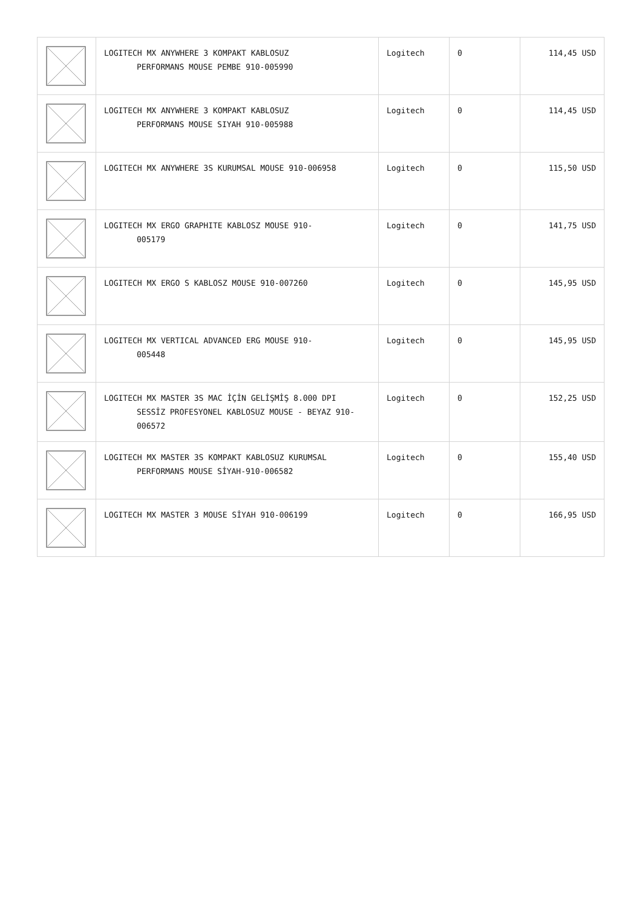| | LOGITECH MX ANYWHERE 3 KOMPAKT KABLOSUZ PERFORMANS MOUSE PEMBE 910-005990 | Logitech | 0 | 114,45 USD |
| | LOGITECH MX ANYWHERE 3 KOMPAKT KABLOSUZ PERFORMANS MOUSE SIYAH 910-005988 | Logitech | 0 | 114,45 USD |
| | LOGITECH MX ANYWHERE 3S KURUMSAL MOUSE 910-006958 | Logitech | 0 | 115,50 USD |
| | LOGITECH MX ERGO GRAPHITE KABLOSZ MOUSE 910- 005179 | Logitech | 0 | 141,75 USD |
| | LOGITECH MX ERGO S KABLOSZ MOUSE 910-007260 | Logitech | 0 | 145,95 USD |
| | LOGITECH MX VERTICAL ADVANCED ERG MOUSE 910- 005448 | Logitech | 0 | 145,95 USD |
| | LOGITECH MX MASTER 3S MAC İÇİN GELİŞMİŞ 8.000 DPI SESSİZ PROFESYONEL KABLOSUZ MOUSE - BEYAZ 910-006572 | Logitech | 0 | 152,25 USD |
| | LOGITECH MX MASTER 3S KOMPAKT KABLOSUZ KURUMSAL PERFORMANS MOUSE SİYAH-910-006582 | Logitech | 0 | 155,40 USD |
| | LOGITECH MX MASTER 3 MOUSE SİYAH 910-006199 | Logitech | 0 | 166,95 USD |